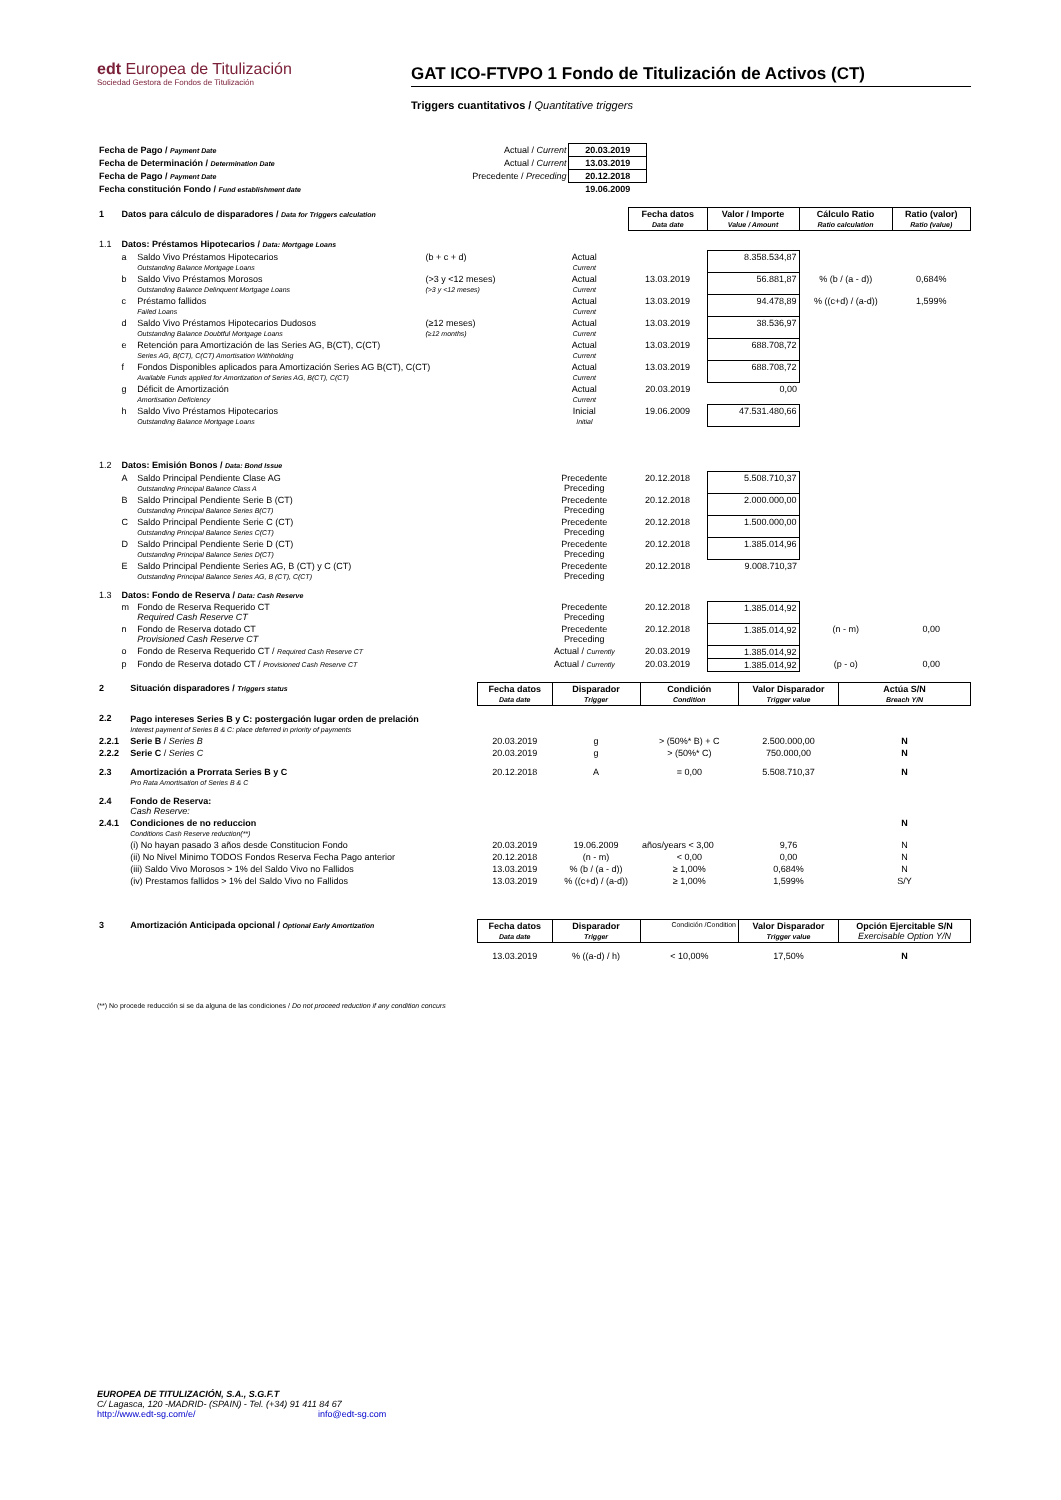edt Europea de Titulización
Sociedad Gestora de Fondos de Titulización
GAT ICO-FTVPO 1 Fondo de Titulización de Activos (CT)
Triggers cuantitativos / Quantitative triggers
| Fecha de Pago / Payment Date | Actual / Current | 20.03.2019 | |
| Fecha de Determinación / Determination Date | Actual / Current | 13.03.2019 | |
| Fecha de Pago / Payment Date | Precedente / Preceding | 20.12.2018 | |
| Fecha constitución Fondo / Fund establishment date | | 19.06.2009 | |
| 1 | Datos para cálculo de disparadores / Data for Triggers calculation | | | | Fecha datos Data date | Valor / Importe Value / Amount | Cálculo Ratio Ratio calculation | Ratio (valor) Ratio (value) |
| 1.1 | Datos: Préstamos Hipotecarios / Data: Mortgage Loans | | | | | | | |
| | a | Saldo Vivo Préstamos Hipotecarios Outstanding Balance Mortgage Loans | (b + c + d) | Actual Current | | 8.358.534,87 | | |
| | b | Saldo Vivo Préstamos Morosos Outstanding Balance Delinquent Mortgage Loans | (>3 y <12 meses) (>3 y <12 meses) | Actual Current | 13.03.2019 | 56.881,87 | % (b / (a - d)) | 0,684% |
| | c | Préstamo fallidos Failed Loans | | Actual Current | 13.03.2019 | 94.478,89 | % ((c+d) / (a-d)) | 1,599% |
| | d | Saldo Vivo Préstamos Hipotecarios Dudosos Outstanding Balance Doubtful Mortgage Loans | (≥12 meses) (≥12 months) | Actual Current | 13.03.2019 | 38.536,97 | | |
| | e | Retención para Amortización de las Series AG, B(CT), C(CT) Series AG, B(CT), C(CT) Amortisation Withholding | | Actual Current | 13.03.2019 | 688.708,72 | | |
| | f | Fondos Disponibles aplicados para Amortización Series AG B(CT), C(CT) Available Funds applied for Amortization of Series AG, B(CT), C(CT) | | Actual Current | 13.03.2019 | 688.708,72 | | |
| | g | Déficit de Amortización Amortisation Deficiency | | Actual Current | 20.03.2019 | 0,00 | | |
| | h | Saldo Vivo Préstamos Hipotecarios Outstanding Balance Mortgage Loans | | Inicial Initial | 19.06.2009 | 47.531.480,66 | | |
| 1.2 | Datos: Emisión Bonos / Data: Bond Issue | | | | | | | |
| | A | Saldo Principal Pendiente Clase AG Outstanding Principal Balance Class A | | Precedente Preceding | 20.12.2018 | 5.508.710,37 | | |
| | B | Saldo Principal Pendiente Serie B (CT) Outstanding Principal Balance Series B(CT) | | Precedente Preceding | 20.12.2018 | 2.000.000,00 | | |
| | C | Saldo Principal Pendiente Serie C (CT) Outstanding Principal Balance Series C(CT) | | Precedente Preceding | 20.12.2018 | 1.500.000,00 | | |
| | D | Saldo Principal Pendiente Serie D (CT) Outstanding Principal Balance Series D(CT) | | Precedente Preceding | 20.12.2018 | 1.385.014,96 | | |
| | E | Saldo Principal Pendiente Series AG, B (CT) y C (CT) Outstanding Principal Balance Series AG, B (CT), C(CT) | | Precedente Preceding | 20.12.2018 | 9.008.710,37 | | |
| 1.3 | Datos: Fondo de Reserva / Data: Cash Reserve | | | | | | | |
| | m | Fondo de Reserva Requerido CT Required Cash Reserve CT | | Precedente Preceding | 20.12.2018 | 1.385.014,92 | | |
| | n | Fondo de Reserva dotado CT Provisioned Cash Reserve CT | | Precedente Preceding | 20.12.2018 | 1.385.014,92 | (n - m) | 0,00 |
| | o | Fondo de Reserva Requerido CT / Required Cash Reserve CT | | Actual / Currently | 20.03.2019 | 1.385.014,92 | | |
| | p | Fondo de Reserva dotado CT / Provisioned Cash Reserve CT | | Actual / Currently | 20.03.2019 | 1.385.014,92 | (p - o) | 0,00 |
| 2 | Situación disparadores / Triggers status | Fecha datos Data date | Disparador Trigger | Condición Condition | Valor Disparador Trigger value | Actúa S/N Breach Y/N |
| 2.2 | Pago intereses Series B y C: postergación lugar orden de prelación Interest payment of Series B & C: place deferred in priority of payments | | | | | |
| 2.2.1 | Serie B / Series B | 20.03.2019 | g | > (50%* B) + C | 2.500.000,00 | N |
| 2.2.2 | Serie C / Series C | 20.03.2019 | g | > (50%* C) | 750.000,00 | N |
| 2.3 | Amortización a Prorrata Series B y C Pro Rata Amortisation of Series B & C | 20.12.2018 | A | = 0,00 | 5.508.710,37 | N |
| 2.4 | Fondo de Reserva: Cash Reserve: | | | | | |
| 2.4.1 | Condiciones de no reduccion Conditions Cash Reserve reduction(**) | | | | | N |
| | (i) No hayan pasado 3 años desde Constitucion Fondo | 20.03.2019 | 19.06.2009 | años/years < 3,00 | 9,76 | N |
| | (ii) No Nivel Minimo TODOS Fondos Reserva Fecha Pago anterior | 20.12.2018 | (n - m) | < 0,00 | 0,00 | N |
| | (iii) Saldo Vivo Morosos > 1% del Saldo Vivo no Fallidos | 13.03.2019 | % (b / (a - d)) | ≥ 1,00% | 0,684% | N |
| | (iv) Prestamos fallidos > 1% del Saldo Vivo no Fallidos | 13.03.2019 | % ((c+d) / (a-d)) | ≥ 1,00% | 1,599% | S/Y |
| 3 | Amortización Anticipada opcional / Optional Early Amortization | Fecha datos Data date | Disparador Trigger | Condición /Condition | Valor Disparador Trigger value | Opción Ejercitable S/N Exercisable Option Y/N |
| | | 13.03.2019 | % ((a-d) / h) | < 10,00% | 17,50% | N |
(**) No procede reducción si se da alguna de las condiciones / Do not proceed reduction if any condition concurs
EUROPEA DE TITULIZACIÓN, S.A., S.G.F.T
C/ Lagasca, 120 -MADRID- (SPAIN) - Tel. (+34) 91 411 84 67
http://www.edt-sg.com/e/ info@edt-sg.com